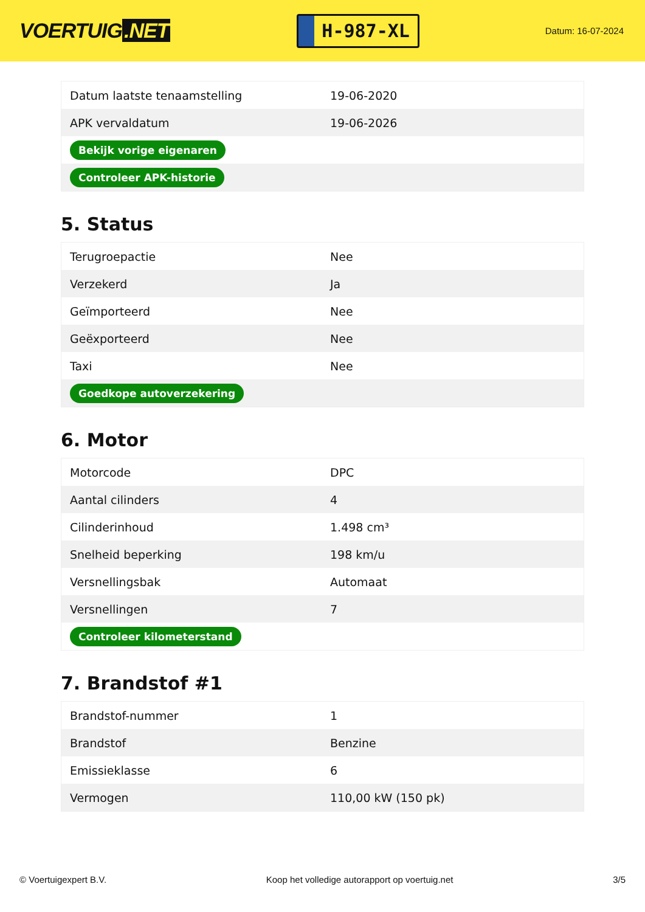VOERTUIG.NET
H-987-XL
Datum: 16-07-2024
| Datum laatste tenaamstelling | 19-06-2020 |
| APK vervaldatum | 19-06-2026 |
| Bekijk vorige eigenaren | |
| Controleer APK-historie | |
5. Status
| Terugroepactie | Nee |
| Verzekerd | Ja |
| Geïmporteerd | Nee |
| Geëxporteerd | Nee |
| Taxi | Nee |
| Goedkope autoverzekering | |
6. Motor
| Motorcode | DPC |
| Aantal cilinders | 4 |
| Cilinderinhoud | 1.498 cm³ |
| Snelheid beperking | 198 km/u |
| Versnellingsbak | Automaat |
| Versnellingen | 7 |
| Controleer kilometerstand | |
7. Brandstof #1
| Brandstof-nummer | 1 |
| Brandstof | Benzine |
| Emissieklasse | 6 |
| Vermogen | 110,00 kW (150 pk) |
© Voertuigexpert B.V. Koop het volledige autorapport op voertuig.net 3/5